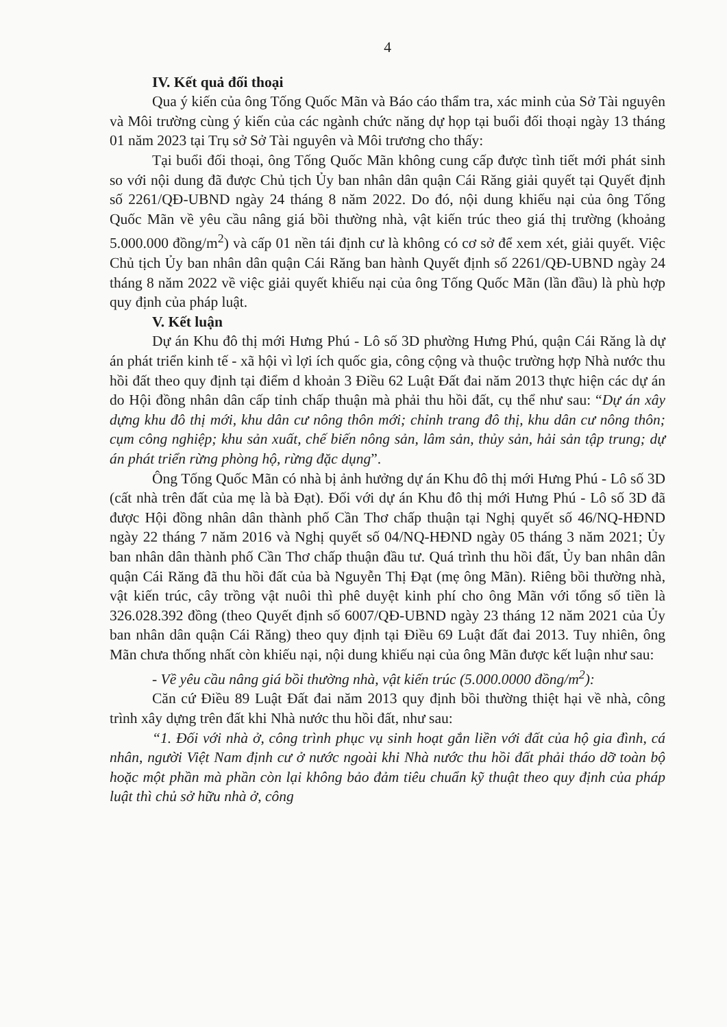4
IV. Kết quả đối thoại
Qua ý kiến của ông Tống Quốc Mãn và Báo cáo thẩm tra, xác minh của Sở Tài nguyên và Môi trường cùng ý kiến của các ngành chức năng dự họp tại buổi đối thoại ngày 13 tháng 01 năm 2023 tại Trụ sở Sở Tài nguyên và Môi trương cho thấy:
Tại buổi đối thoại, ông Tống Quốc Mãn không cung cấp được tình tiết mới phát sinh so với nội dung đã được Chủ tịch Ủy ban nhân dân quận Cái Răng giải quyết tại Quyết định số 2261/QĐ-UBND ngày 24 tháng 8 năm 2022. Do đó, nội dung khiếu nại của ông Tống Quốc Mãn về yêu cầu nâng giá bồi thường nhà, vật kiến trúc theo giá thị trường (khoảng 5.000.000 đồng/m<sup>2</sup>) và cấp 01 nền tái định cư là không có cơ sở để xem xét, giải quyết. Việc Chủ tịch Ủy ban nhân dân quận Cái Răng ban hành Quyết định số 2261/QĐ-UBND ngày 24 tháng 8 năm 2022 về việc giải quyết khiếu nại của ông Tống Quốc Mãn (lần đầu) là phù hợp quy định của pháp luật.
V. Kết luận
Dự án Khu đô thị mới Hưng Phú - Lô số 3D phường Hưng Phú, quận Cái Răng là dự án phát triển kinh tế - xã hội vì lợi ích quốc gia, công cộng và thuộc trường hợp Nhà nước thu hồi đất theo quy định tại điểm d khoản 3 Điều 62 Luật Đất đai năm 2013 thực hiện các dự án do Hội đồng nhân dân cấp tỉnh chấp thuận mà phải thu hồi đất, cụ thể như sau: “Dự án xây dựng khu đô thị mới, khu dân cư nông thôn mới; chỉnh trang đô thị, khu dân cư nông thôn; cụm công nghiệp; khu sản xuất, chế biến nông sản, lâm sản, thủy sản, hải sản tập trung; dự án phát triển rừng phòng hộ, rừng đặc dụng”.
Ông Tống Quốc Mãn có nhà bị ảnh hưởng dự án Khu đô thị mới Hưng Phú - Lô số 3D (cất nhà trên đất của mẹ là bà Đạt). Đối với dự án Khu đô thị mới Hưng Phú - Lô số 3D đã được Hội đồng nhân dân thành phố Cần Thơ chấp thuận tại Nghị quyết số 46/NQ-HĐND ngày 22 tháng 7 năm 2016 và Nghị quyết số 04/NQ-HĐND ngày 05 tháng 3 năm 2021; Ủy ban nhân dân thành phố Cần Thơ chấp thuận đầu tư. Quá trình thu hồi đất, Ủy ban nhân dân quận Cái Răng đã thu hồi đất của bà Nguyễn Thị Đạt (mẹ ông Mãn). Riêng bồi thường nhà, vật kiến trúc, cây trồng vật nuôi thì phê duyệt kinh phí cho ông Mãn với tổng số tiền là 326.028.392 đồng (theo Quyết định số 6007/QĐ-UBND ngày 23 tháng 12 năm 2021 của Ủy ban nhân dân quận Cái Răng) theo quy định tại Điều 69 Luật đất đai 2013. Tuy nhiên, ông Mãn chưa thống nhất còn khiếu nại, nội dung khiếu nại của ông Mãn được kết luận như sau:
- Về yêu cầu nâng giá bồi thường nhà, vật kiến trúc (5.000.0000 đồng/m<sup>2</sup>):
Căn cứ Điều 89 Luật Đất đai năm 2013 quy định bồi thường thiệt hại về nhà, công trình xây dựng trên đất khi Nhà nước thu hồi đất, như sau:
“1. Đối với nhà ở, công trình phục vụ sinh hoạt gắn liền với đất của hộ gia đình, cá nhân, người Việt Nam định cư ở nước ngoài khi Nhà nước thu hồi đất phải tháo dỡ toàn bộ hoặc một phần mà phần còn lại không bảo đảm tiêu chuẩn kỹ thuật theo quy định của pháp luật thì chủ sở hữu nhà ở, công